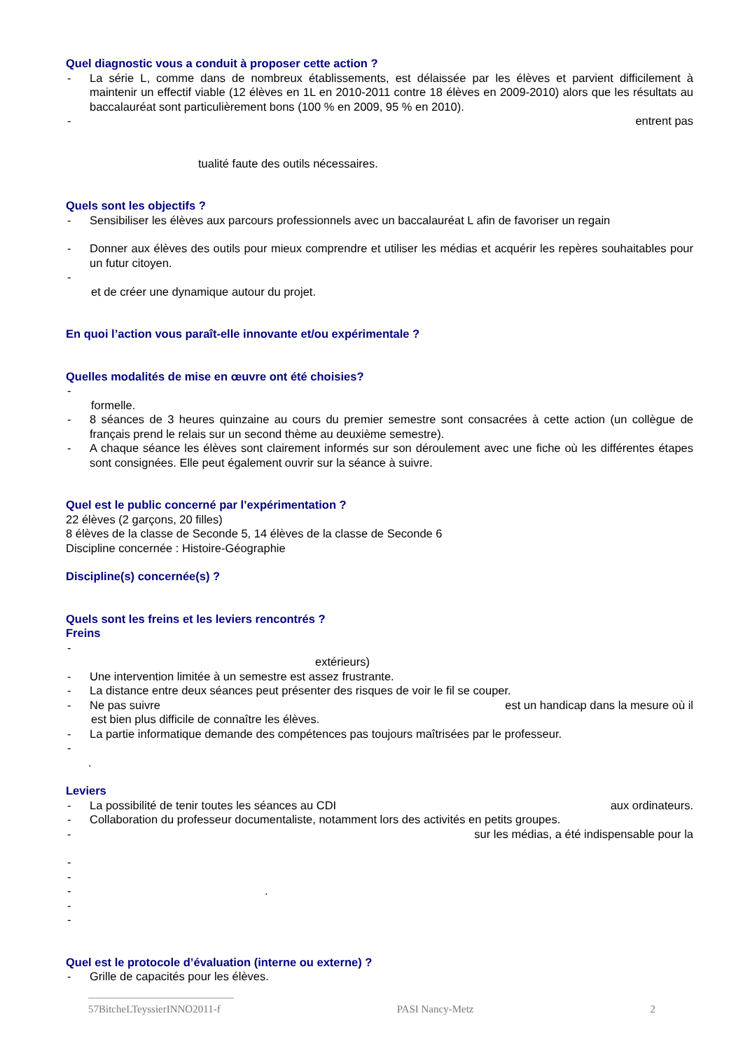Quel diagnostic vous a conduit à proposer cette action ?
- La série L, comme dans de nombreux établissements, est délaissée par les élèves et parvient difficilement à maintenir un effectif viable (12 élèves en 1L en 2010-2011 contre 18 élèves en 2009-2010) alors que les résultats au baccalauréat sont particulièrement bons (100 % en 2009, 95 % en 2010).
- entrent pas
tualité faute des outils nécessaires.
Quels sont les objectifs ?
- Sensibiliser les élèves aux parcours professionnels avec un baccalauréat L afin de favoriser un regain
- Donner aux élèves des outils pour mieux comprendre et utiliser les médias et acquérir les repères souhaitables pour un futur citoyen.
-
et de créer une dynamique autour du projet.
En quoi l’action vous paraît-elle innovante et/ou expérimentale ?
Quelles modalités de mise en œuvre ont été choisies?
-
formelle.
- 8 séances de 3 heures quinzaine au cours du premier semestre sont consacrées à cette action (un collègue de français prend le relais sur un second thème au deuxième semestre).
- A chaque séance les élèves sont clairement informés sur son déroulement avec une fiche où les différentes étapes sont consignées. Elle peut également ouvrir sur la séance à suivre.
Quel est le public concerné par l’expérimentation ?
22 élèves (2 garçons, 20 filles)
8 élèves de la classe de Seconde 5, 14 élèves de la classe de Seconde 6
Discipline concernée : Histoire-Géographie
Discipline(s) concernée(s) ?
Quels sont les freins et les leviers rencontrés ?
Freins
-
extérieurs)
- Une intervention limitée à un semestre est assez frustrante.
- La distance entre deux séances peut présenter des risques de voir le fil se couper.
- Ne pas suivre est un handicap dans la mesure où il
est bien plus difficile de connaître les élèves.
- La partie informatique demande des compétences pas toujours maîtrisées par le professeur.
-
.
Leviers
- La possibilité de tenir toutes les séances au CDI aux ordinateurs.
- Collaboration du professeur documentaliste, notamment lors des activités en petits groupes.
- sur les médias, a été indispensable pour la
-
-
-.
-
-
Quel est le protocole d’évaluation (interne ou externe) ?
- Grille de capacités pour les élèves.
57BitcheLTeyssierINNO2011-f PASI Nancy-Metz 2